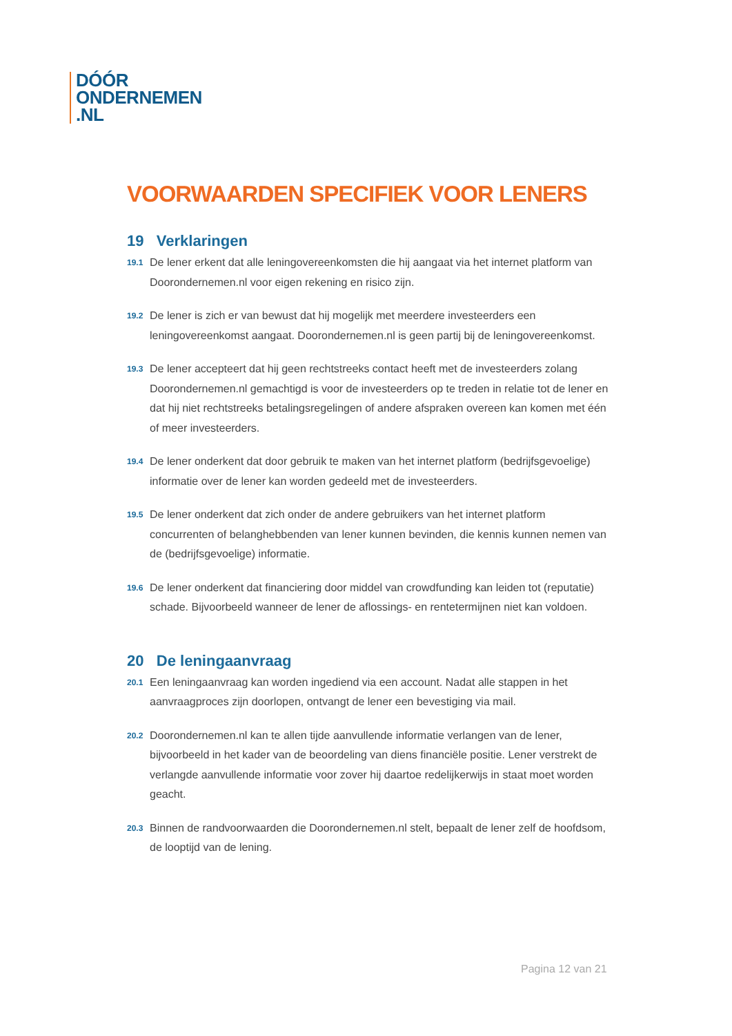DÓÓR
ONDERNEMEN
.NL
VOORWAARDEN SPECIFIEK VOOR LENERS
19 Verklaringen
19.1 De lener erkent dat alle leningovereenkomsten die hij aangaat via het internet platform van Doorondernemen.nl voor eigen rekening en risico zijn.
19.2 De lener is zich er van bewust dat hij mogelijk met meerdere investeerders een leningovereenkomst aangaat. Doorondernemen.nl is geen partij bij de leningovereenkomst.
19.3 De lener accepteert dat hij geen rechtstreeks contact heeft met de investeerders zolang Doorondernemen.nl gemachtigd is voor de investeerders op te treden in relatie tot de lener en dat hij niet rechtstreeks betalingsregelingen of andere afspraken overeen kan komen met één of meer investeerders.
19.4 De lener onderkent dat door gebruik te maken van het internet platform (bedrijfsgevoelige) informatie over de lener kan worden gedeeld met de investeerders.
19.5 De lener onderkent dat zich onder de andere gebruikers van het internet platform concurrenten of belanghebbenden van lener kunnen bevinden, die kennis kunnen nemen van de (bedrijfsgevoelige) informatie.
19.6 De lener onderkent dat financiering door middel van crowdfunding kan leiden tot (reputatie) schade. Bijvoorbeeld wanneer de lener de aflossings- en rentetermijnen niet kan voldoen.
20 De leningaanvraag
20.1 Een leningaanvraag kan worden ingediend via een account. Nadat alle stappen in het aanvraagproces zijn doorlopen, ontvangt de lener een bevestiging via mail.
20.2 Doorondernemen.nl kan te allen tijde aanvullende informatie verlangen van de lener, bijvoorbeeld in het kader van de beoordeling van diens financiële positie. Lener verstrekt de verlangde aanvullende informatie voor zover hij daartoe redelijkerwijs in staat moet worden geacht.
20.3 Binnen de randvoorwaarden die Doorondernemen.nl stelt, bepaalt de lener zelf de hoofdsom, de looptijd van de lening.
Pagina 12 van 21